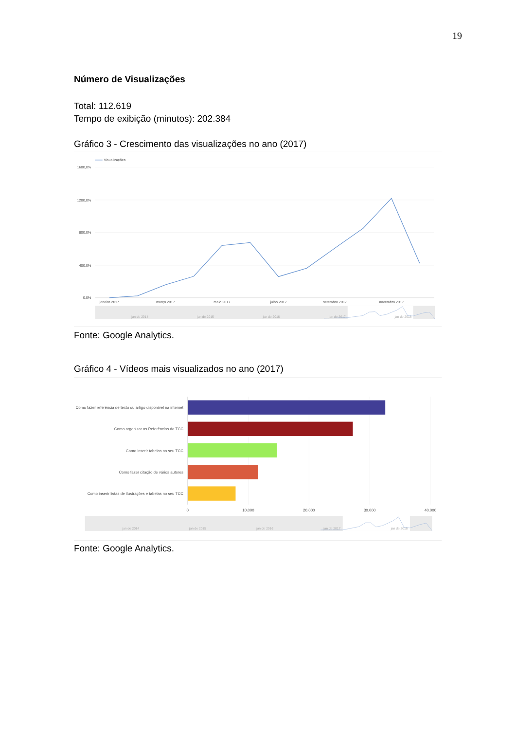19
Número de Visualizações
Total: 112.619
Tempo de exibição (minutos): 202.384
Gráfico 3 - Crescimento das visualizações no ano (2017)
Visualizações
1600,0%
1200,0%
800,0%
400,0%
0,0%
janeiro 2017
março 2017
maio 2017
julho 2017
setembro 2017
novembro 2017
jan de 2014
jan de 2015
jan de 2016
jan de 2017
jan de 2018
Fonte: Google Analytics.
Gráfico 4 - Vídeos mais visualizados no ano (2017)
Como fazer referência de texto ou artigo disponível na internet
Como organizar as Referências do TCC
Como inserir tabelas no seu TCC
Como fazer citação de vários autores
Como inserir listas de Ilustrações e tabelas no seu TCC
0
10.000
20.000
30.000
40.000
jan de 2014
jan de 2015
jan de 2016
jan de 2017
jan de 2018
Fonte: Google Analytics.